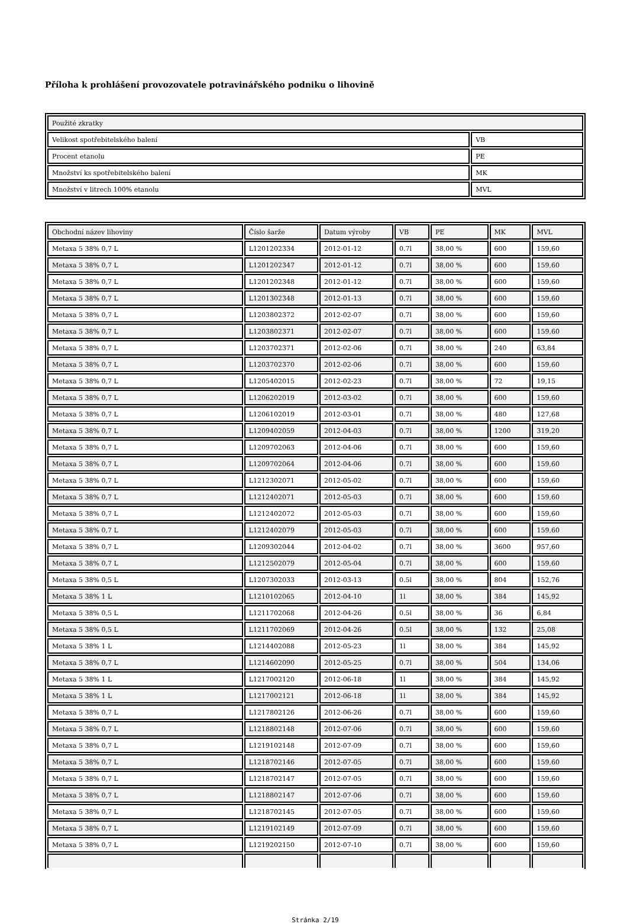Příloha k prohlášení provozovatele potravinářského podniku o lihovině
| Použité zkratky | |
| --- | --- |
| Velikost spotřebitelského balení | VB |
| Procent etanolu | PE |
| Množství ks spotřebitelského balení | MK |
| Množství v litrech 100% etanolu | MVL |
| Obchodní název lihoviny | Číslo šarže | Datum výroby | VB | PE | MK | MVL |
| --- | --- | --- | --- | --- | --- | --- |
| Metaxa 5 38% 0,7 L | L1201202334 | 2012-01-12 | 0.7l | 38,00 % | 600 | 159,60 |
| Metaxa 5 38% 0,7 L | L1201202347 | 2012-01-12 | 0.7l | 38,00 % | 600 | 159,60 |
| Metaxa 5 38% 0,7 L | L1201202348 | 2012-01-12 | 0.7l | 38,00 % | 600 | 159,60 |
| Metaxa 5 38% 0,7 L | L1201302348 | 2012-01-13 | 0.7l | 38,00 % | 600 | 159,60 |
| Metaxa 5 38% 0,7 L | L1203802372 | 2012-02-07 | 0.7l | 38,00 % | 600 | 159,60 |
| Metaxa 5 38% 0,7 L | L1203802371 | 2012-02-07 | 0.7l | 38,00 % | 600 | 159,60 |
| Metaxa 5 38% 0,7 L | L1203702371 | 2012-02-06 | 0.7l | 38,00 % | 240 | 63,84 |
| Metaxa 5 38% 0,7 L | L1203702370 | 2012-02-06 | 0.7l | 38,00 % | 600 | 159,60 |
| Metaxa 5 38% 0,7 L | L1205402015 | 2012-02-23 | 0.7l | 38,00 % | 72 | 19,15 |
| Metaxa 5 38% 0,7 L | L1206202019 | 2012-03-02 | 0.7l | 38,00 % | 600 | 159,60 |
| Metaxa 5 38% 0,7 L | L1206102019 | 2012-03-01 | 0.7l | 38,00 % | 480 | 127,68 |
| Metaxa 5 38% 0,7 L | L1209402059 | 2012-04-03 | 0.7l | 38,00 % | 1200 | 319,20 |
| Metaxa 5 38% 0,7 L | L1209702063 | 2012-04-06 | 0.7l | 38,00 % | 600 | 159,60 |
| Metaxa 5 38% 0,7 L | L1209702064 | 2012-04-06 | 0.7l | 38,00 % | 600 | 159,60 |
| Metaxa 5 38% 0,7 L | L1212302071 | 2012-05-02 | 0.7l | 38,00 % | 600 | 159,60 |
| Metaxa 5 38% 0,7 L | L1212402071 | 2012-05-03 | 0.7l | 38,00 % | 600 | 159,60 |
| Metaxa 5 38% 0,7 L | L1212402072 | 2012-05-03 | 0.7l | 38,00 % | 600 | 159,60 |
| Metaxa 5 38% 0,7 L | L1212402079 | 2012-05-03 | 0.7l | 38,00 % | 600 | 159,60 |
| Metaxa 5 38% 0,7 L | L1209302044 | 2012-04-02 | 0.7l | 38,00 % | 3600 | 957,60 |
| Metaxa 5 38% 0,7 L | L1212502079 | 2012-05-04 | 0.7l | 38,00 % | 600 | 159,60 |
| Metaxa 5 38% 0,5 L | L1207302033 | 2012-03-13 | 0.5l | 38,00 % | 804 | 152,76 |
| Metaxa 5 38% 1 L | L1210102065 | 2012-04-10 | 1l | 38,00 % | 384 | 145,92 |
| Metaxa 5 38% 0,5 L | L1211702068 | 2012-04-26 | 0.5l | 38,00 % | 36 | 6,84 |
| Metaxa 5 38% 0,5 L | L1211702069 | 2012-04-26 | 0.5l | 38,00 % | 132 | 25,08 |
| Metaxa 5 38% 1 L | L1214402088 | 2012-05-23 | 1l | 38,00 % | 384 | 145,92 |
| Metaxa 5 38% 0,7 L | L1214602090 | 2012-05-25 | 0.7l | 38,00 % | 504 | 134,06 |
| Metaxa 5 38% 1 L | L1217002120 | 2012-06-18 | 1l | 38,00 % | 384 | 145,92 |
| Metaxa 5 38% 1 L | L1217002121 | 2012-06-18 | 1l | 38,00 % | 384 | 145,92 |
| Metaxa 5 38% 0,7 L | L1217802126 | 2012-06-26 | 0.7l | 38,00 % | 600 | 159,60 |
| Metaxa 5 38% 0,7 L | L1218802148 | 2012-07-06 | 0.7l | 38,00 % | 600 | 159,60 |
| Metaxa 5 38% 0,7 L | L1219102148 | 2012-07-09 | 0.7l | 38,00 % | 600 | 159,60 |
| Metaxa 5 38% 0,7 L | L1218702146 | 2012-07-05 | 0.7l | 38,00 % | 600 | 159,60 |
| Metaxa 5 38% 0,7 L | L1218702147 | 2012-07-05 | 0.7l | 38,00 % | 600 | 159,60 |
| Metaxa 5 38% 0,7 L | L1218802147 | 2012-07-06 | 0.7l | 38,00 % | 600 | 159,60 |
| Metaxa 5 38% 0,7 L | L1218702145 | 2012-07-05 | 0.7l | 38,00 % | 600 | 159,60 |
| Metaxa 5 38% 0,7 L | L1219102149 | 2012-07-09 | 0.7l | 38,00 % | 600 | 159,60 |
| Metaxa 5 38% 0,7 L | L1219202150 | 2012-07-10 | 0.7l | 38,00 % | 600 | 159,60 |
Stránka 2/19